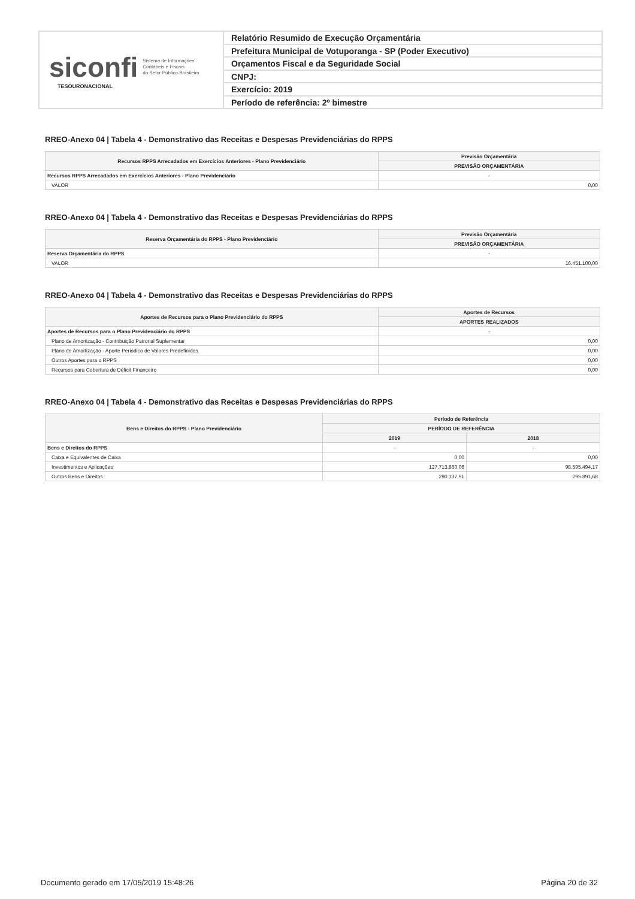siconfi Sistema de Informações
Contábeis e Fiscais
do Setor Público Brasileiro
TESOURONACIONAL
Relatório Resumido de Execução Orçamentária
Prefeitura Municipal de Votuporanga - SP (Poder Executivo)
Orçamentos Fiscal e da Seguridade Social
CNPJ:
Exercício: 2019
Período de referência: 2º bimestre
RREO-Anexo 04 | Tabela 4 - Demonstrativo das Receitas e Despesas Previdenciárias do RPPS
| Recursos RPPS Arrecadados em Exercícios Anteriores - Plano Previdenciário | Previsão Orçamentária |
| --- | --- |
| | PREVISÃO ORÇAMENTÁRIA |
| Recursos RPPS Arrecadados em Exercícios Anteriores - Plano Previdenciário | - |
| VALOR | 0,00 |
RREO-Anexo 04 | Tabela 4 - Demonstrativo das Receitas e Despesas Previdenciárias do RPPS
| Reserva Orçamentária do RPPS - Plano Previdenciário | Previsão Orçamentária |
| --- | --- |
| | PREVISÃO ORÇAMENTÁRIA |
| Reserva Orçamentária do RPPS | - |
| VALOR | 16.451.100,00 |
RREO-Anexo 04 | Tabela 4 - Demonstrativo das Receitas e Despesas Previdenciárias do RPPS
| Aportes de Recursos para o Plano Previdenciário do RPPS | Aportes de Recursos |
| --- | --- |
| | APORTES REALIZADOS |
| Aportes de Recursos para o Plano Previdenciário do RPPS | - |
| Plano de Amortização - Contribuição Patronal Suplementar | 0,00 |
| Plano de Amortização - Aporte Periódico de Valores Predefinidos | 0,00 |
| Outros Aportes para o RPPS | 0,00 |
| Recursos para Cobertura de Déficit Financeiro | 0,00 |
RREO-Anexo 04 | Tabela 4 - Demonstrativo das Receitas e Despesas Previdenciárias do RPPS
| Bens e Direitos do RPPS - Plano Previdenciário | Período de Referência | |
| --- | --- | --- |
| | PERÍODO DE REFERÊNCIA | |
| | 2019 | 2018 |
| Bens e Direitos do RPPS | - | - |
| Caixa e Equivalentes de Caixa | 0,00 | 0,00 |
| Investimentos e Aplicações | 127.713.860,06 | 98.595.494,17 |
| Outros Bens e Direitos | 290.137,91 | 295.891,68 |
Documento gerado em 17/05/2019 15:48:26 Página 20 de 32